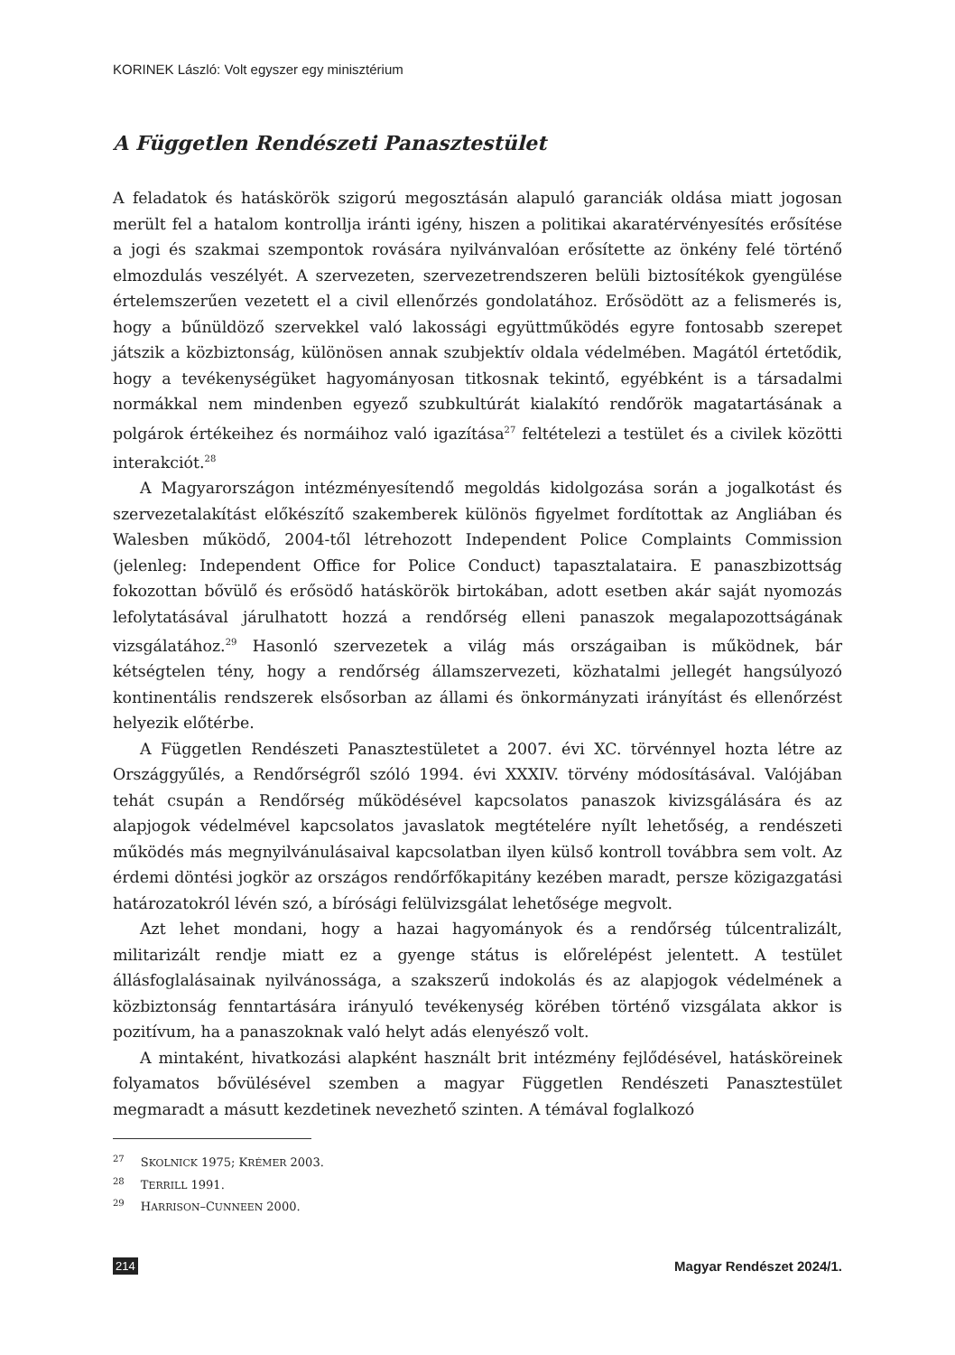KORINEK László: Volt egyszer egy minisztérium
A Független Rendészeti Panasztestület
A feladatok és hatáskörök szigorú megosztásán alapuló garanciák oldása miatt jogosan merült fel a hatalom kontrollja iránti igény, hiszen a politikai akaratérvényesítés erősítése a jogi és szakmai szempontok rovására nyilvánvalóan erősítette az önkény felé történő elmozdulás veszélyét. A szervezeten, szervezetrendszeren belüli biztosítékok gyengülése értelemszerűen vezetett el a civil ellenőrzés gondolatához. Erősödött az a felismerés is, hogy a bűnüldöző szervekkel való lakossági együttműködés egyre fontosabb szerepet játszik a közbiztonság, különösen annak szubjektív oldala védelmében. Magától értetődik, hogy a tevékenységüket hagyományosan titkosnak tekintő, egyébként is a társadalmi normákkal nem mindenben egyező szubkultúrát kialakító rendőrök magatartásának a polgárok értékeihez és normáihoz való igazítása<sup>27</sup> feltételezi a testület és a civilek közötti interakciót.<sup>28</sup>
A Magyarországon intézményesítendő megoldás kidolgozása során a jogalkotást és szervezetalakítást előkészítő szakemberek különös figyelmet fordítottak az Angliában és Walesben működő, 2004-től létrehozott Independent Police Complaints Commission (jelenleg: Independent Office for Police Conduct) tapasztalataira. E panaszbizottság fokozottan bővülő és erősödő hatáskörök birtokában, adott esetben akár saját nyomozás lefolytatásával járulhatott hozzá a rendőrség elleni panaszok megalapozottságának vizsgálatához.<sup>29</sup> Hasonló szervezetek a világ más országaiban is működnek, bár kétségtelen tény, hogy a rendőrség államszervezeti, közhatalmi jellegét hangsúlyozó kontinentális rendszerek elsősorban az állami és önkormányzati irányítást és ellenőrzést helyezik előtérbe.
A Független Rendészeti Panasztestületet a 2007. évi XC. törvénnyel hozta létre az Országgyűlés, a Rendőrségről szóló 1994. évi XXXIV. törvény módosításával. Valójában tehát csupán a Rendőrség működésével kapcsolatos panaszok kivizsgálására és az alapjogok védelmével kapcsolatos javaslatok megtételére nyílt lehetőség, a rendészeti működés más megnyilvánulásaival kapcsolatban ilyen külső kontroll továbbra sem volt. Az érdemi döntési jogkör az országos rendőrfőkapitány kezében maradt, persze közigazgatási határozatokról lévén szó, a bírósági felülvizsgálat lehetősége megvolt.
Azt lehet mondani, hogy a hazai hagyományok és a rendőrség túlcentralizált, militarizált rendje miatt ez a gyenge státus is előrelépést jelentett. A testület állásfoglalásainak nyilvánossága, a szakszerű indokolás és az alapjogok védelmének a közbiztonság fenntartására irányuló tevékenység körében történő vizsgálata akkor is pozitívum, ha a panaszoknak való helyt adás elenyésző volt.
A mintaként, hivatkozási alapként használt brit intézmény fejlődésével, hatásköreinek folyamatos bővülésével szemben a magyar Független Rendészeti Panasztestület megmaradt a másutt kezdetinek nevezhető szinten. A témával foglalkozó
<sup>27</sup> SKOLNICK 1975; KRÉMER 2003.
<sup>28</sup> TERRILL 1991.
<sup>29</sup> HARRISON–CUNNEEN 2000.
214 Magyar Rendészet 2024/1.